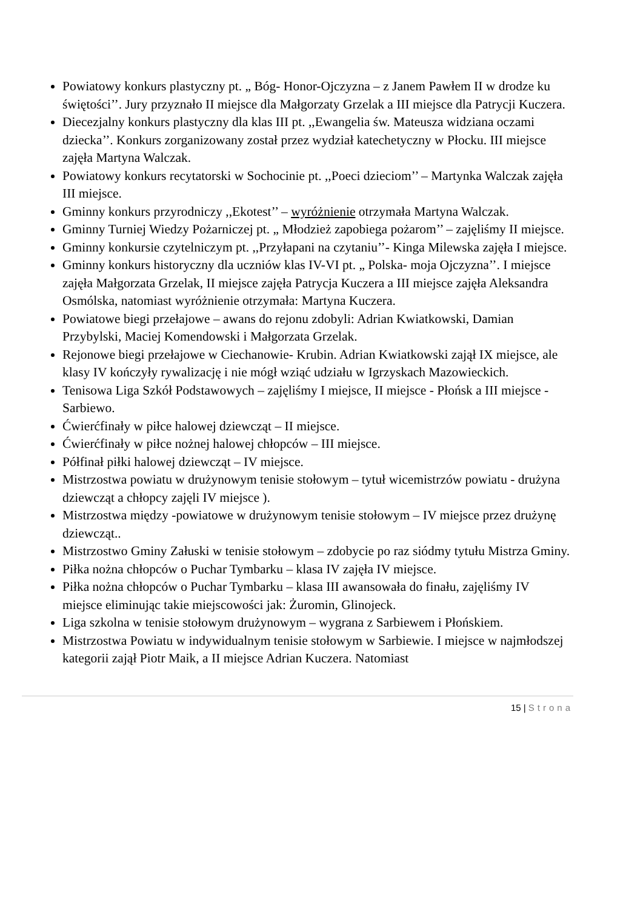Powiatowy konkurs plastyczny pt. „ Bóg- Honor-Ojczyzna – z Janem Pawłem II w drodze ku świętości’’. Jury przyznało II miejsce dla Małgorzaty Grzelak a III miejsce dla Patrycji Kuczera.
Diecezjalny konkurs plastyczny dla klas III pt. ,,Ewangelia św. Mateusza widziana oczami dziecka’’. Konkurs zorganizowany został przez wydział katechetyczny w Płocku. III miejsce zajęła Martyna Walczak.
Powiatowy konkurs recytatorski w Sochocinie pt. ,,Poeci dzieciom’’ – Martynka Walczak zajęła III miejsce.
Gminny konkurs przyrodniczy ,,Ekotest’’ – wyróżnienie otrzymała Martyna Walczak.
Gminny Turniej Wiedzy Pożarniczej pt. „ Młodzież zapobiega pożarom’’ – zajęliśmy II miejsce.
Gminny konkursie czytelniczym pt. ,,Przyłapani na czytaniu’’- Kinga Milewska zajęła I miejsce.
Gminny konkurs historyczny dla uczniów klas IV-VI pt. „ Polska- moja Ojczyzna’’. I miejsce zajęła Małgorzata Grzelak, II miejsce zajęła Patrycja Kuczera a III miejsce zajęła Aleksandra Osmólska, natomiast wyróżnienie otrzymała: Martyna Kuczera.
Powiatowe biegi przełajowe – awans do rejonu zdobyli: Adrian Kwiatkowski, Damian Przybylski, Maciej Komendowski i Małgorzata Grzelak.
Rejonowe biegi przełajowe w Ciechanowie- Krubin. Adrian Kwiatkowski zajął IX miejsce, ale klasy IV kończyły rywalizację i nie mógł wziąć udziału w Igrzyskach Mazowieckich.
Tenisowa Liga Szkół Podstawowych – zajęliśmy I miejsce, II miejsce - Płońsk a III miejsce - Sarbiewo.
Ćwierćfinały w piłce halowej dziewcząt – II miejsce.
Ćwierćfinały w piłce nożnej halowej chłopców – III miejsce.
Półfinał piłki halowej dziewcząt – IV miejsce.
Mistrzostwa powiatu w drużynowym tenisie stołowym – tytuł wicemistrzów powiatu - drużyna dziewcząt a chłopcy zajęli IV miejsce ).
Mistrzostwa między -powiatowe w drużynowym tenisie stołowym – IV miejsce przez drużynę dziewcząt..
Mistrzostwo Gminy Załuski w tenisie stołowym – zdobycie po raz siódmy tytułu Mistrza Gminy.
Piłka nożna chłopców o Puchar Tymbarku – klasa IV zajęła IV miejsce.
Piłka nożna chłopców o Puchar Tymbarku – klasa III awansowała do finału, zajęliśmy IV miejsce eliminując takie miejscowości jak: Żuromin, Glinojeck.
Liga szkolna w tenisie stołowym drużynowym – wygrana z Sarbiewem i Płońskiem.
Mistrzostwa Powiatu w indywidualnym tenisie stołowym w Sarbiewie. I miejsce w najmłodszej kategorii zajął Piotr Maik, a II miejsce Adrian Kuczera. Natomiast
15 | Strona